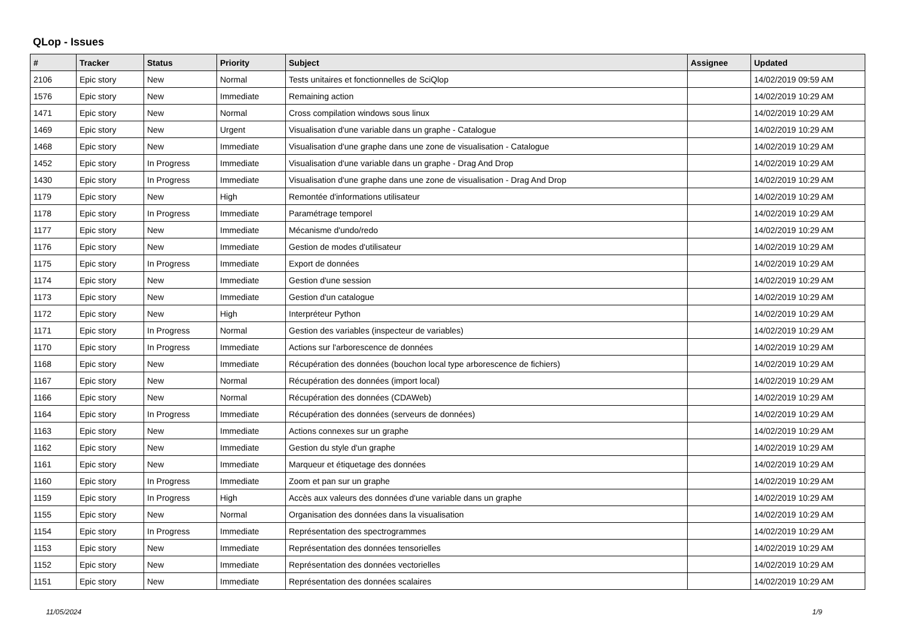QLop - Issues
| # | Tracker | Status | Priority | Subject | Assignee | Updated |
| --- | --- | --- | --- | --- | --- | --- |
| 2106 | Epic story | New | Normal | Tests unitaires et fonctionnelles de SciQlop | | 14/02/2019 09:59 AM |
| 1576 | Epic story | New | Immediate | Remaining action | | 14/02/2019 10:29 AM |
| 1471 | Epic story | New | Normal | Cross compilation windows sous linux | | 14/02/2019 10:29 AM |
| 1469 | Epic story | New | Urgent | Visualisation d'une variable dans un graphe - Catalogue | | 14/02/2019 10:29 AM |
| 1468 | Epic story | New | Immediate | Visualisation d'une graphe dans une zone de visualisation - Catalogue | | 14/02/2019 10:29 AM |
| 1452 | Epic story | In Progress | Immediate | Visualisation d'une variable dans un graphe - Drag And Drop | | 14/02/2019 10:29 AM |
| 1430 | Epic story | In Progress | Immediate | Visualisation d'une graphe dans une zone de visualisation - Drag And Drop | | 14/02/2019 10:29 AM |
| 1179 | Epic story | New | High | Remontée d'informations utilisateur | | 14/02/2019 10:29 AM |
| 1178 | Epic story | In Progress | Immediate | Paramétrage temporel | | 14/02/2019 10:29 AM |
| 1177 | Epic story | New | Immediate | Mécanisme d'undo/redo | | 14/02/2019 10:29 AM |
| 1176 | Epic story | New | Immediate | Gestion de modes d'utilisateur | | 14/02/2019 10:29 AM |
| 1175 | Epic story | In Progress | Immediate | Export de données | | 14/02/2019 10:29 AM |
| 1174 | Epic story | New | Immediate | Gestion d'une session | | 14/02/2019 10:29 AM |
| 1173 | Epic story | New | Immediate | Gestion d'un catalogue | | 14/02/2019 10:29 AM |
| 1172 | Epic story | New | High | Interpréteur Python | | 14/02/2019 10:29 AM |
| 1171 | Epic story | In Progress | Normal | Gestion des variables (inspecteur de variables) | | 14/02/2019 10:29 AM |
| 1170 | Epic story | In Progress | Immediate | Actions sur l'arborescence de données | | 14/02/2019 10:29 AM |
| 1168 | Epic story | New | Immediate | Récupération des données (bouchon local type arborescence de fichiers) | | 14/02/2019 10:29 AM |
| 1167 | Epic story | New | Normal | Récupération des données (import local) | | 14/02/2019 10:29 AM |
| 1166 | Epic story | New | Normal | Récupération des données (CDAWeb) | | 14/02/2019 10:29 AM |
| 1164 | Epic story | In Progress | Immediate | Récupération des données (serveurs de données) | | 14/02/2019 10:29 AM |
| 1163 | Epic story | New | Immediate | Actions connexes sur un graphe | | 14/02/2019 10:29 AM |
| 1162 | Epic story | New | Immediate | Gestion du style d'un graphe | | 14/02/2019 10:29 AM |
| 1161 | Epic story | New | Immediate | Marqueur et étiquetage des données | | 14/02/2019 10:29 AM |
| 1160 | Epic story | In Progress | Immediate | Zoom et pan sur un graphe | | 14/02/2019 10:29 AM |
| 1159 | Epic story | In Progress | High | Accès aux valeurs des données d'une variable dans un graphe | | 14/02/2019 10:29 AM |
| 1155 | Epic story | New | Normal | Organisation des données dans la visualisation | | 14/02/2019 10:29 AM |
| 1154 | Epic story | In Progress | Immediate | Représentation des spectrogrammes | | 14/02/2019 10:29 AM |
| 1153 | Epic story | New | Immediate | Représentation des données tensorielles | | 14/02/2019 10:29 AM |
| 1152 | Epic story | New | Immediate | Représentation des données vectorielles | | 14/02/2019 10:29 AM |
| 1151 | Epic story | New | Immediate | Représentation des données scalaires | | 14/02/2019 10:29 AM |
11/05/2024 1/9